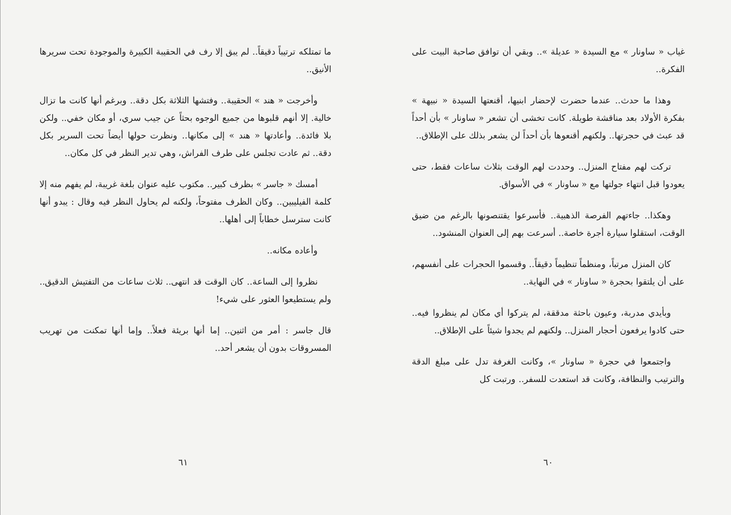غياب « ساونار » مع السيدة « عديلة ».. وبقي أن توافق صاحبة البيت على الفكرة..
وهذا ما حدث.. عندما حضرت لإحضار ابنيها، أقنعتها السيدة « نبيهة » بفكرة الأولاد بعد مناقشة طويلة. كانت تخشى أن تشعر « ساونار » بأن أحداً قد عبث في حجرتها.. ولكنهم أقنعوها بأن أحداً لن يشعر بذلك على الإطلاق..
تركت لهم مفتاح المنزل.. وحددت لهم الوقت بثلاث ساعات فقط، حتى يعودوا قبل انتهاء جولتها مع « ساونار » في الأسواق.
وهكذا.. جاءتهم الفرصة الذهبية.. فأسرعوا يقتنصونها بالرغم من ضيق الوقت، استقلوا سيارة أجرة خاصة.. أسرعت بهم إلى العنوان المنشود..
كان المنزل مرتباً، ومنظماً تنظيماً دقيقاً.. وقسموا الحجرات على أنفسهم، على أن يلتقوا بحجرة « ساونار » في النهاية..
وبأيدي مدربة، وعيون باحثة مدققة، لم يتركوا أي مكان لم ينظروا فيه.. حتى كادوا يرفعون أحجار المنزل.. ولكنهم لم يجدوا شيئاً على الإطلاق..
واجتمعوا في حجرة « ساونار »، وكانت الغرفة تدل على مبلغ الدقة والترتيب والنظافة، وكانت قد استعدت للسفر.. ورتبت كل
٦٠
ما تمتلكه ترتيباً دقيقاً.. لم يبق إلا رف في الحقيبة الكبيرة والموجودة تحت سريرها الأنيق..
وأخرجت « هند » الحقيبة.. وفتشها الثلاثة بكل دقة.. وبرغم أنها كانت ما تزال خالية. إلا أنهم قلبوها من جميع الوجوه بحثاً عن جيب سري، أو مكان خفي.. ولكن بلا فائدة.. وأعادتها « هند » إلى مكانها.. ونظرت حولها أيضاً تحت السرير بكل دقة.. ثم عادت تجلس على طرف الفراش، وهي تدير النظر في كل مكان..
أمسك « جاسر » بظرف كبير.. مكتوب عليه عنوان بلغة غريبة، لم يفهم منه إلا كلمة الفيليبين.. وكان الظرف مفتوحاً، ولكنه لم يحاول النظر فيه وقال : يبدو أنها كانت سترسل خطاباً إلى أهلها..
وأعاده مكانه..
نظروا إلى الساعة.. كان الوقت قد انتهى.. ثلاث ساعات من التفتيش الدقيق.. ولم يستطيعوا العثور على شيء!
قال جاسر : أمر من اثنين.. إما أنها بريئة فعلاً.. وإما أنها تمكنت من تهريب المسروقات بدون أن يشعر أحد..
٦١